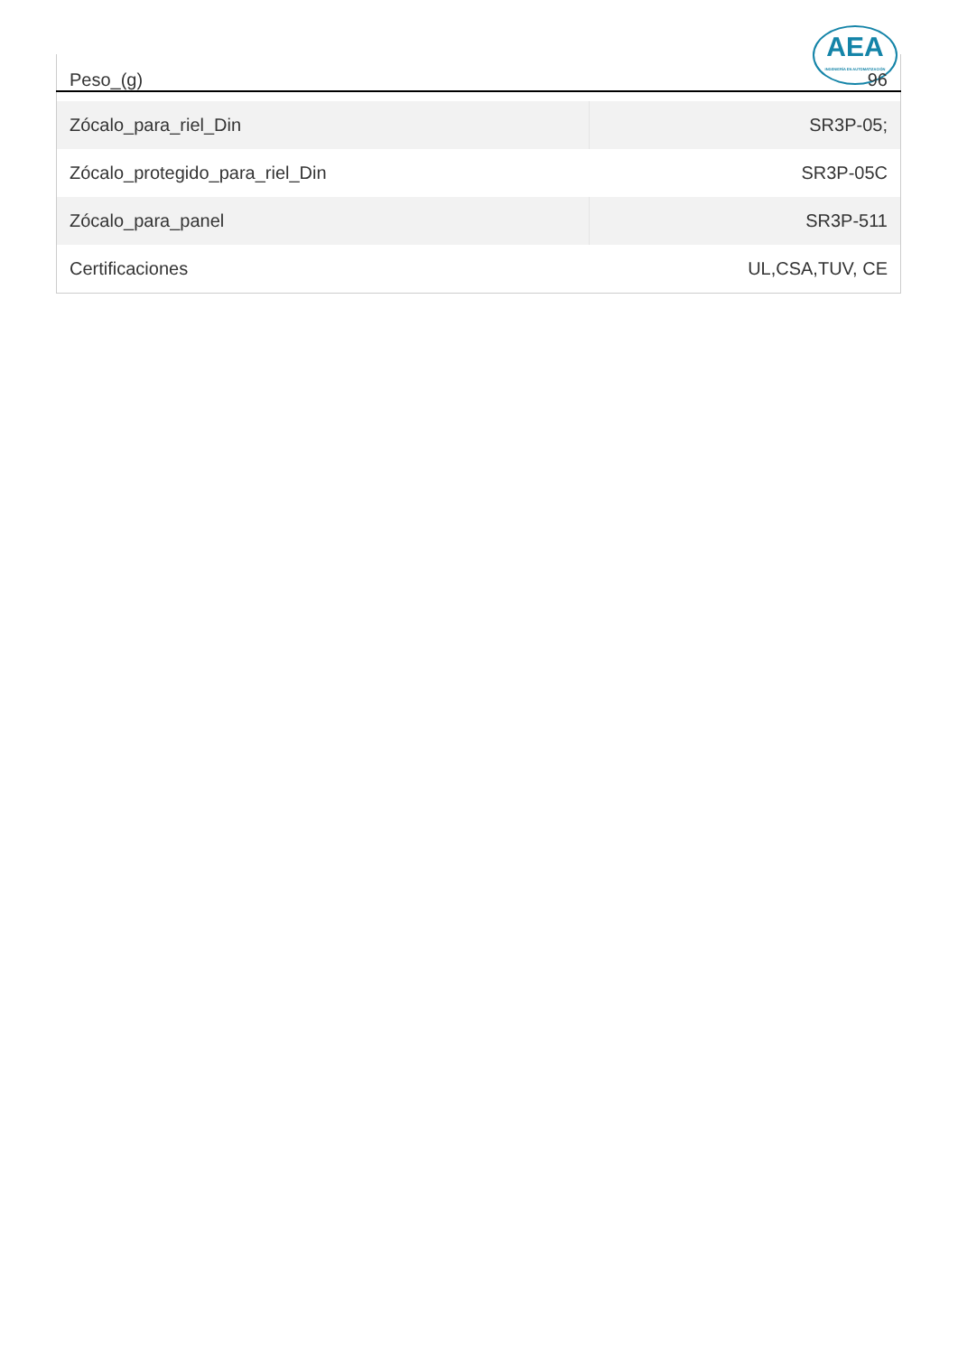AEA
INGENIERÍA EN AUTOMATIZACIÓN
| Peso_(g) | 96 |
| Zócalo_para_riel_Din | SR3P-05; |
| Zócalo_protegido_para_riel_Din | SR3P-05C |
| Zócalo_para_panel | SR3P-511 |
| Certificaciones | UL,CSA,TUV, CE |